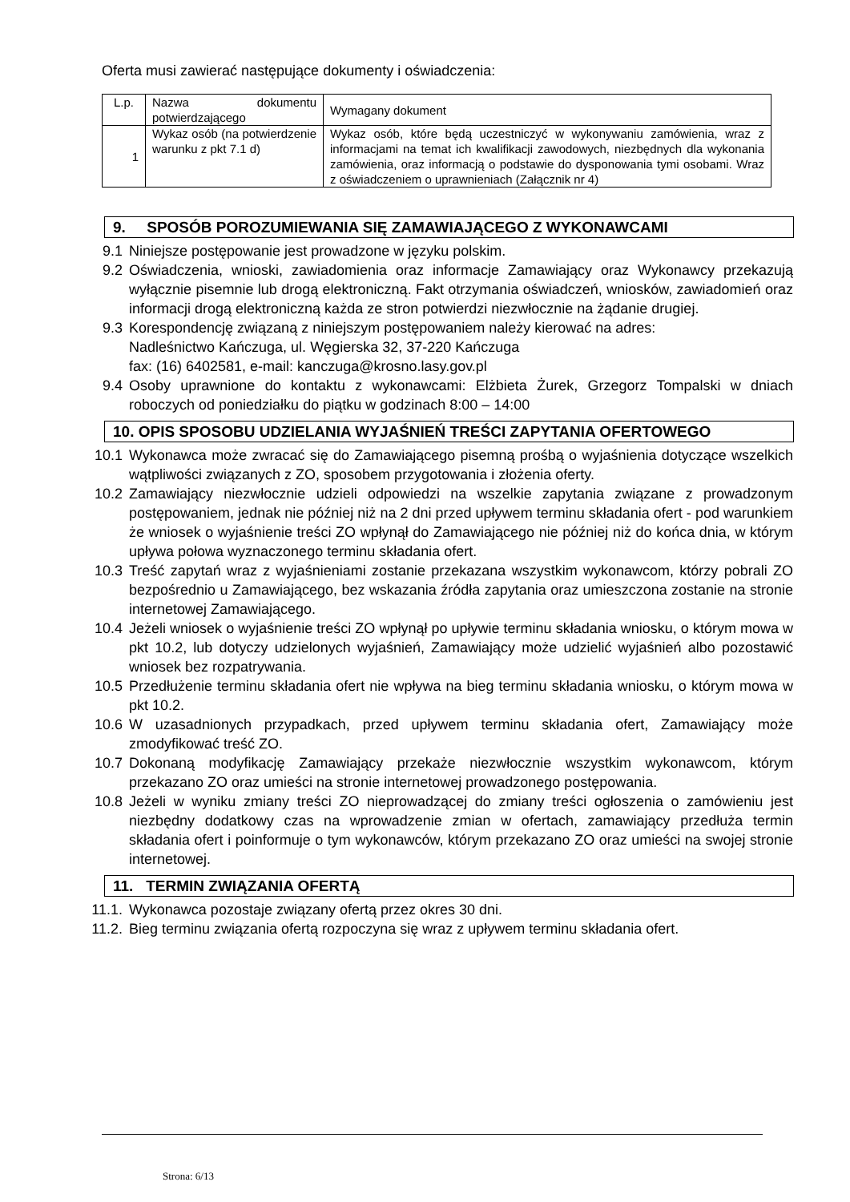Oferta musi zawierać następujące dokumenty i oświadczenia:
| L.p. | Nazwa dokumentu potwierdzającego | Wymagany dokument |
| 1 | Wykaz osób (na potwierdzenie warunku z pkt 7.1 d) | Wykaz osób, które będą uczestniczyć w wykonywaniu zamówienia, wraz z informacjami na temat ich kwalifikacji zawodowych, niezbędnych dla wykonania zamówienia, oraz informacją o podstawie do dysponowania tymi osobami. Wraz z oświadczeniem o uprawnieniach (Załącznik nr 4) |
9. SPOSÓB POROZUMIEWANIA SIĘ ZAMAWIAJĄCEGO Z WYKONAWCAMI
9.1 Niniejsze postępowanie jest prowadzone w języku polskim.
9.2 Oświadczenia, wnioski, zawiadomienia oraz informacje Zamawiający oraz Wykonawcy przekazują wyłącznie pisemnie lub drogą elektroniczną. Fakt otrzymania oświadczeń, wniosków, zawiadomień oraz informacji drogą elektroniczną każda ze stron potwierdzi niezwłocznie na żądanie drugiej.
9.3 Korespondencję związaną z niniejszym postępowaniem należy kierować na adres:
Nadleśnictwo Kańczuga, ul. Węgierska 32, 37-220 Kańczuga
fax: (16) 6402581, e-mail: kanczuga@krosno.lasy.gov.pl
9.4 Osoby uprawnione do kontaktu z wykonawcami: Elżbieta Żurek, Grzegorz Tompalski w dniach roboczych od poniedziałku do piątku w godzinach 8:00 – 14:00
10. OPIS SPOSOBU UDZIELANIA WYJAŚNIEŃ TREŚCI ZAPYTANIA OFERTOWEGO
10.1 Wykonawca może zwracać się do Zamawiającego pisemną prośbą o wyjaśnienia dotyczące wszelkich wątpliwości związanych z ZO, sposobem przygotowania i złożenia oferty.
10.2 Zamawiający niezwłocznie udzieli odpowiedzi na wszelkie zapytania związane z prowadzonym postępowaniem, jednak nie później niż na 2 dni przed upływem terminu składania ofert - pod warunkiem że wniosek o wyjaśnienie treści ZO wpłynął do Zamawiającego nie później niż do końca dnia, w którym upływa połowa wyznaczonego terminu składania ofert.
10.3 Treść zapytań wraz z wyjaśnieniami zostanie przekazana wszystkim wykonawcom, którzy pobrali ZO bezpośrednio u Zamawiającego, bez wskazania źródła zapytania oraz umieszczona zostanie na stronie internetowej Zamawiającego.
10.4 Jeżeli wniosek o wyjaśnienie treści ZO wpłynął po upływie terminu składania wniosku, o którym mowa w pkt 10.2, lub dotyczy udzielonych wyjaśnień, Zamawiający może udzielić wyjaśnień albo pozostawić wniosek bez rozpatrywania.
10.5 Przedłużenie terminu składania ofert nie wpływa na bieg terminu składania wniosku, o którym mowa w pkt 10.2.
10.6 W uzasadnionych przypadkach, przed upływem terminu składania ofert, Zamawiający może zmodyfikować treść ZO.
10.7 Dokonaną modyfikację Zamawiający przekaże niezwłocznie wszystkim wykonawcom, którym przekazano ZO oraz umieści na stronie internetowej prowadzonego postępowania.
10.8 Jeżeli w wyniku zmiany treści ZO nieprowadzącej do zmiany treści ogłoszenia o zamówieniu jest niezbędny dodatkowy czas na wprowadzenie zmian w ofertach, zamawiający przedłuża termin składania ofert i poinformuje o tym wykonawców, którym przekazano ZO oraz umieści na swojej stronie internetowej.
11. TERMIN ZWIĄZANIA OFERTĄ
11.1. Wykonawca pozostaje związany ofertą przez okres 30 dni.
11.2. Bieg terminu związania ofertą rozpoczyna się wraz z upływem terminu składania ofert.
Strona: 6/13